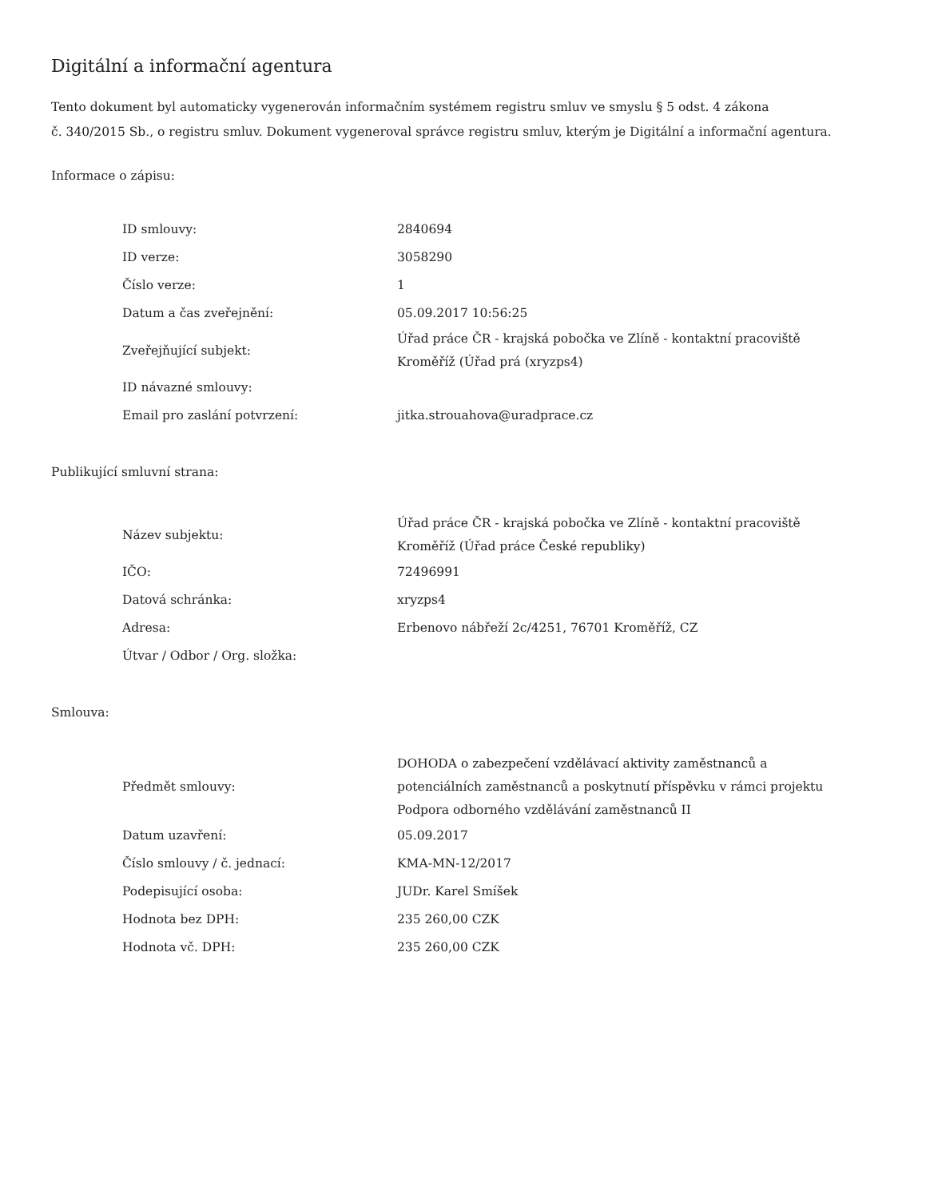Digitální a informační agentura
Tento dokument byl automaticky vygenerován informačním systémem registru smluv ve smyslu § 5 odst. 4 zákona
č. 340/2015 Sb., o registru smluv. Dokument vygeneroval správce registru smluv, kterým je Digitální a informační agentura.
Informace o zápisu:
| ID smlouvy: | 2840694 |
| ID verze: | 3058290 |
| Číslo verze: | 1 |
| Datum a čas zveřejnění: | 05.09.2017 10:56:25 |
| Zveřejňující subjekt: | Úřad práce ČR - krajská pobočka ve Zlíně - kontaktní pracoviště Kroměříž (Úřad prá (xryzps4) |
| ID návazné smlouvy: | |
| Email pro zaslání potvrzení: | jitka.strouahova@uradprace.cz |
Publikující smluvní strana:
| Název subjektu: | Úřad práce ČR - krajská pobočka ve Zlíně - kontaktní pracoviště Kroměříž (Úřad práce České republiky) |
| IČO: | 72496991 |
| Datová schránka: | xryzps4 |
| Adresa: | Erbenovo nábřeží 2c/4251, 76701 Kroměříž, CZ |
| Útvar / Odbor / Org. složka: | |
Smlouva:
| Předmět smlouvy: | DOHODA o zabezpečení vzdělávací aktivity zaměstnanců a potenciálních zaměstnanců a poskytnutí příspěvku v rámci projektu Podpora odborného vzdělávání zaměstnanců II |
| Datum uzavření: | 05.09.2017 |
| Číslo smlouvy / č. jednací: | KMA-MN-12/2017 |
| Podepisující osoba: | JUDr. Karel Smíšek |
| Hodnota bez DPH: | 235 260,00 CZK |
| Hodnota vč. DPH: | 235 260,00 CZK |